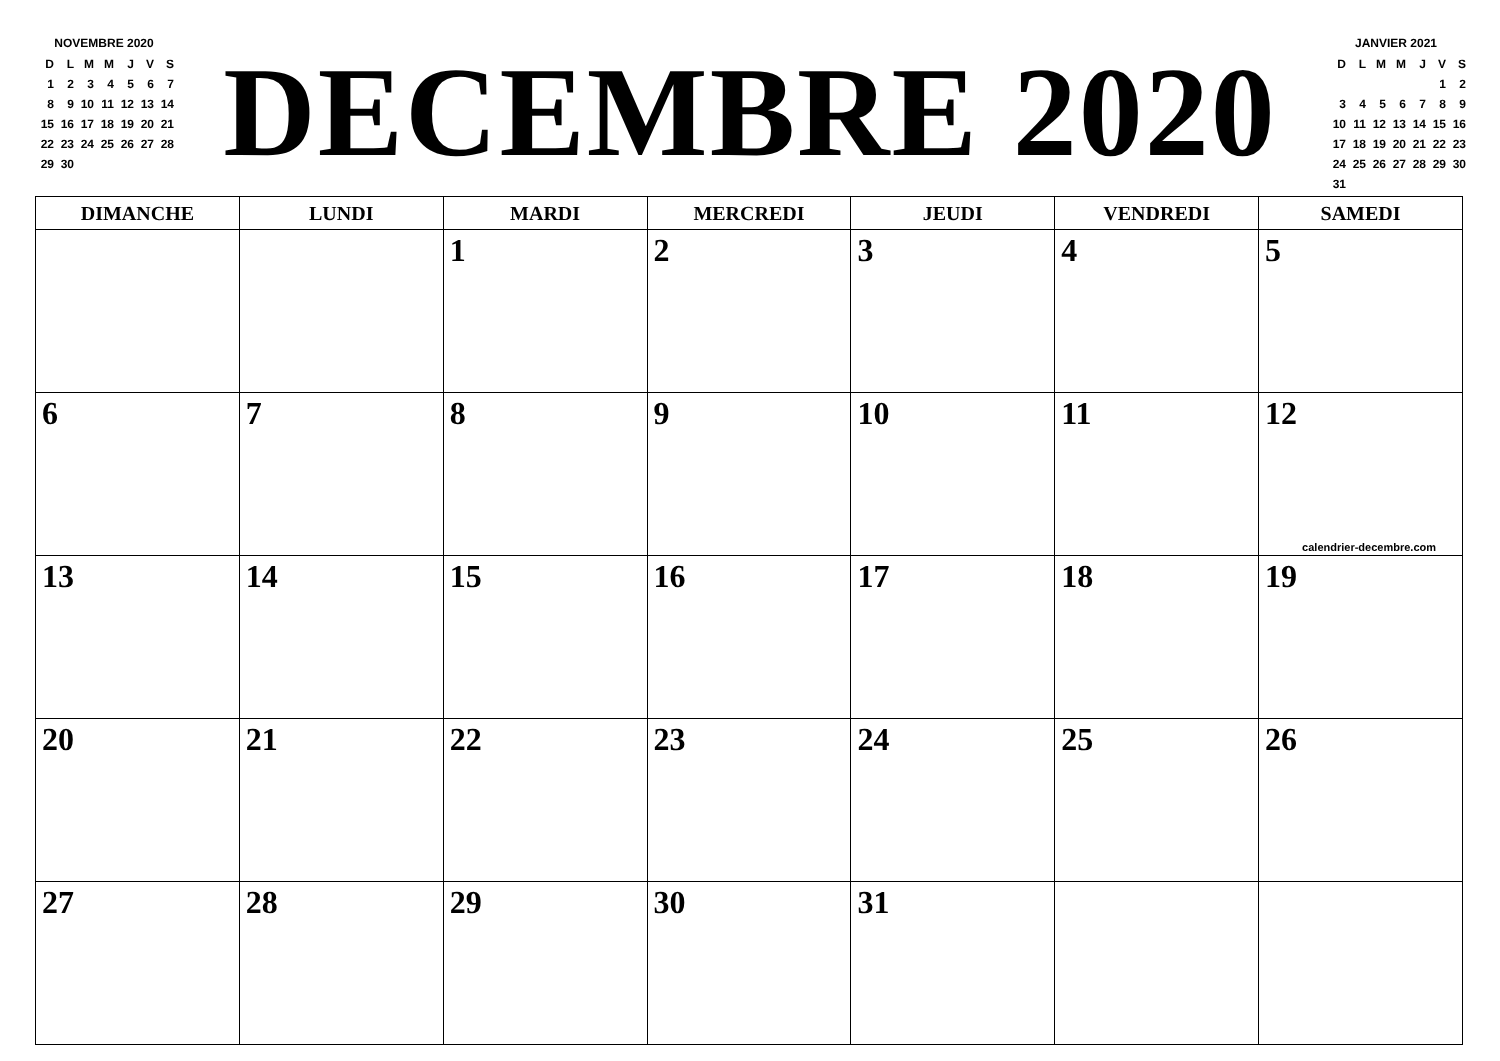NOVEMBRE 2020
| D | L | M | M | J | V | S |
| 1 | 2 | 3 | 4 | 5 | 6 | 7 |
| 8 | 9 | 10 | 11 | 12 | 13 | 14 |
| 15 | 16 | 17 | 18 | 19 | 20 | 21 |
| 22 | 23 | 24 | 25 | 26 | 27 | 28 |
| 29 | 30 | | | | | |
DECEMBRE 2020
JANVIER 2021
| D | L | M | M | J | V | S |
| | | | | | 1 | 2 |
| 3 | 4 | 5 | 6 | 7 | 8 | 9 |
| 10 | 11 | 12 | 13 | 14 | 15 | 16 |
| 17 | 18 | 19 | 20 | 21 | 22 | 23 |
| 24 | 25 | 26 | 27 | 28 | 29 | 30 |
| 31 | | | | | | |
| DIMANCHE | LUNDI | MARDI | MERCREDI | JEUDI | VENDREDI | SAMEDI |
| --- | --- | --- | --- | --- | --- | --- |
| | | 1 | 2 | 3 | 4 | 5 |
| 6 | 7 | 8 | 9 | 10 | 11 | 12 calendrier-decembre.com |
| 13 | 14 | 15 | 16 | 17 | 18 | 19 |
| 20 | 21 | 22 | 23 | 24 | 25 | 26 |
| 27 | 28 | 29 | 30 | 31 | | |